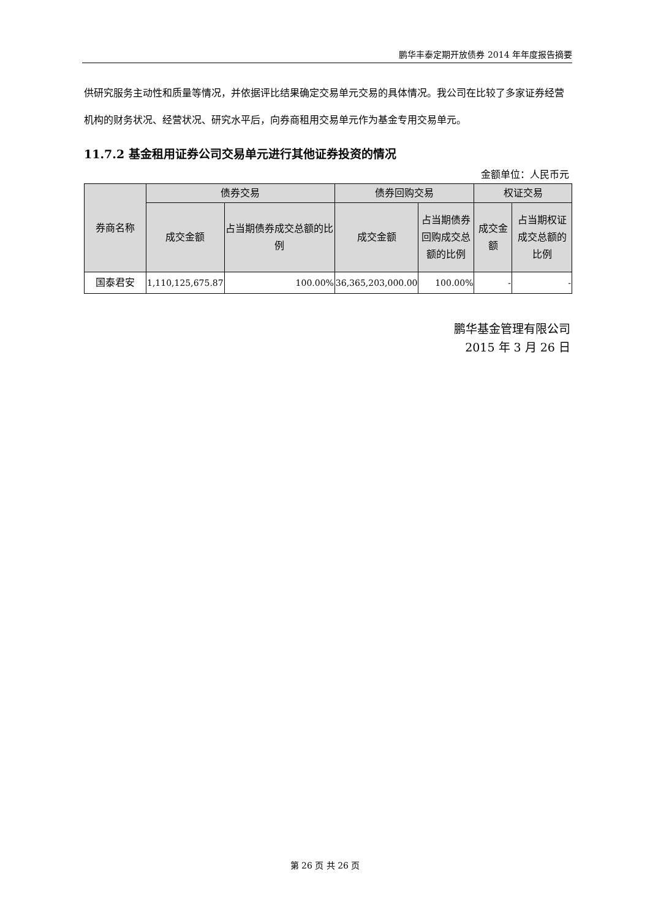鹏华丰泰定期开放债券 2014 年年度报告摘要
供研究服务主动性和质量等情况，并依据评比结果确定交易单元交易的具体情况。我公司在比较了多家证券经营机构的财务状况、经营状况、研究水平后，向券商租用交易单元作为基金专用交易单元。
11.7.2 基金租用证券公司交易单元进行其他证券投资的情况
金额单位：人民币元
| 券商名称 | 债券交易 | | 债券回购交易 | | 权证交易 | |
| --- | --- | --- | --- | --- | --- | --- |
| | 成交金额 | 占当期债券成交总额的比例 | 成交金额 | 占当期债券回购成交总额的比例 | 成交金额 | 占当期权证 成交总额的比例 |
| 国泰君安 | 1,110,125,675.87 | 100.00% | 36,365,203,000.00 | 100.00% | - | - |
鹏华基金管理有限公司
2015 年 3 月 26 日
第 26 页 共 26 页